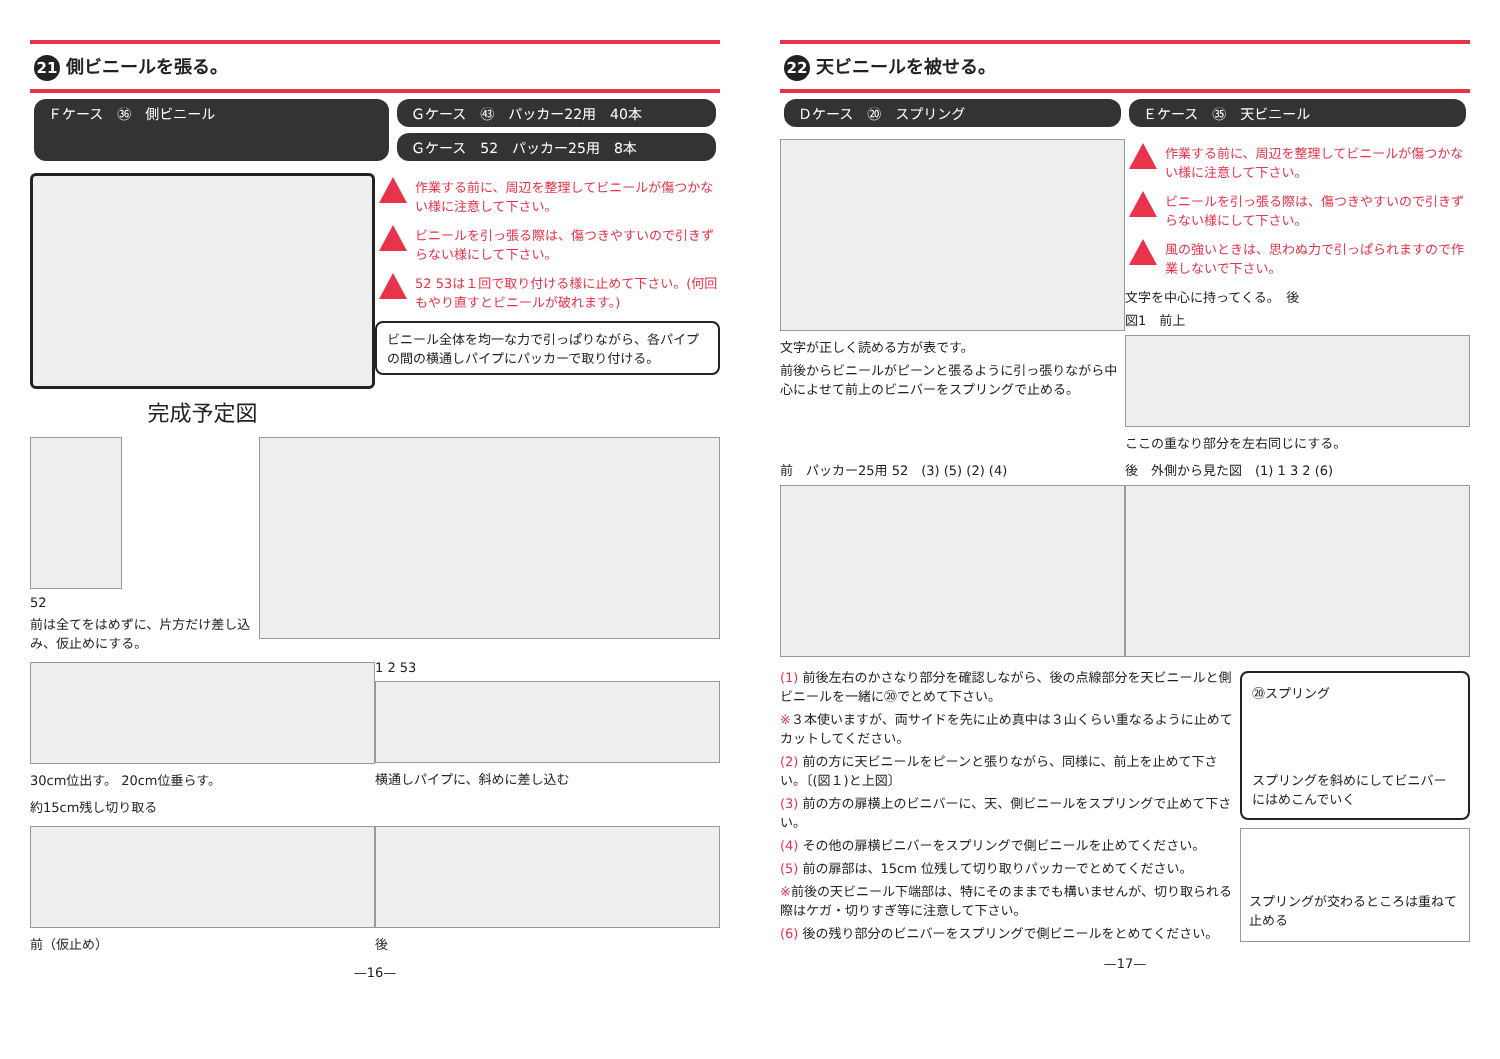21 側ビニールを張る。
Ｆケース　㊱　側ビニール Ｇケース　㊸　パッカー22用　40本
Ｇケース　52　パッカー25用　8本
完成予定図
作業する前に、周辺を整理してビニールが傷つかない様に注意して下さい。
ビニールを引っ張る際は、傷つきやすいので引きずらない様にして下さい。
52 53は１回で取り付ける様に止めて下さい。(何回もやり直すとビニールが破れます。)
ビニール全体を均一な力で引っぱりながら、各パイプの間の横通しパイプにパッカーで取り付ける。
52
前は全てをはめずに、片方だけ差し込み、仮止めにする。
30cm位出す。 20cm位垂らす。 1 2 53
横通しパイプに、斜めに差し込む
約15cm残し切り取る
前（仮止め） 後
—16—
22 天ビニールを被せる。
Ｄケース　⑳　スプリング Ｅケース　㉟　天ビニール
文字が正しく読める方が表です。
前後からビニールがピーンと張るように引っ張りながら中心によせて前上のビニバーをスプリングで止める。
作業する前に、周辺を整理してビニールが傷つかない様に注意して下さい。
ビニールを引っ張る際は、傷つきやすいので引きずらない様にして下さい。
風の強いときは、思わぬ力で引っぱられますので作業しないで下さい。
文字を中心に持ってくる。　後
図1　前上
ここの重なり部分を左右同じにする。
前　パッカー25用 52　(3) (5) (2) (4)
後　外側から見た図　(1) 1 3 2 (6)
(1) 前後左右のかさなり部分を確認しながら、後の点線部分を天ビニールと側ビニールを一緒に⑳でとめて下さい。
※３本使いますが、両サイドを先に止め真中は３山くらい重なるように止めてカットしてください。
(2) 前の方に天ビニールをピーンと張りながら、同様に、前上を止めて下さい。〔(図１)と上図〕
(3) 前の方の扉横上のビニバーに、天、側ビニールをスプリングで止めて下さい。
(4) その他の扉横ビニバーをスプリングで側ビニールを止めてください。
(5) 前の扉部は、15cm 位残して切り取りパッカーでとめてください。
※前後の天ビニール下端部は、特にそのままでも構いませんが、切り取られる際はケガ・切りすぎ等に注意して下さい。
(6) 後の残り部分のビニバーをスプリングで側ビニールをとめてください。
⑳スプリング
スプリングを斜めにしてビニバーにはめこんでいく
スプリングが交わるところは重ねて止める
—17—